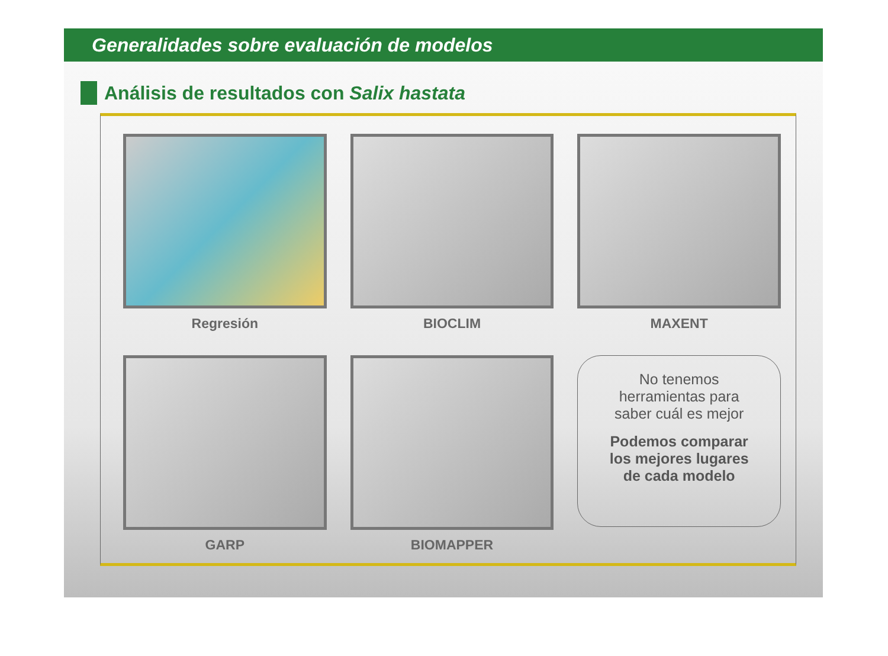Generalidades sobre evaluación de modelos
Análisis de resultados con Salix hastata
Regresión
BIOCLIM
MAXENT
GARP
BIOMAPPER
No tenemos
herramientas para
saber cuál es mejor
Podemos comparar
los mejores lugares
de cada modelo